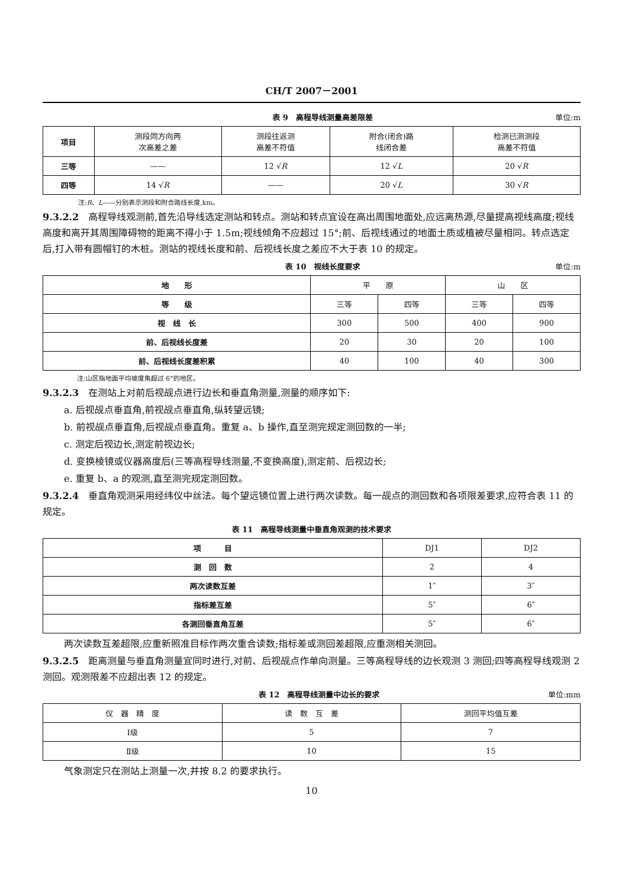CH/T 2007－2001
表 9　高程导线测量高差限差 单位:m
| 项目 | 测段同方向两 次高差之差 | 测段往返测 高差不符值 | 附合(闭合)路 线闭合差 | 检测已测测段 高差不符值 |
| 三等 | —— | 12 √ R | 12 √ L | 20 √ R |
| 四等 | 14 √ R | —— | 20 √ L | 30 √ R |
注:R、L——分别表示测段和附合路线长度,km。
9.3.2.2　高程导线观测前,首先沿导线选定测站和转点。测站和转点宜设在高出周围地面处,应远离热源,尽量提高视线高度;视线高度和离开其周围障碍物的距离不得小于 1.5m;视线倾角不应超过 15°;前、后视线通过的地面土质或植被尽量相同。转点选定后,打入带有圆帽钉的木桩。测站的视线长度和前、后视线长度之差应不大于表 10 的规定。
表 10　视线长度要求 单位:m
| 地 形 | 平 原 | | 山 区 | |
| 等 级 | 三等 | 四等 | 三等 | 四等 |
| 视 线 长 | 300 | 500 | 400 | 900 |
| 前、后视线长度差 | 20 | 30 | 20 | 100 |
| 前、后视线长度差积累 | 40 | 100 | 40 | 300 |
注:山区指地面平均坡度角超过 6°的地区。
9.3.2.3　在测站上对前后视觇点进行边长和垂直角测量,测量的顺序如下:
a. 后视觇点垂直角,前视觇点垂直角,纵转望远镜;
b. 前视觇点垂直角,后视觇点垂直角。重复 a、b 操作,直至测完规定测回数的一半;
c. 测定后视边长,测定前视边长;
d. 变换棱镜或仪器高度后(三等高程导线测量,不变换高度),测定前、后视边长;
e. 重复 b、a 的观测,直至测完规定测回数。
9.3.2.4　垂直角观测采用经纬仪中丝法。每个望远镜位置上进行两次读数。每一觇点的测回数和各项限差要求,应符合表 11 的规定。
表 11　高程导线测量中垂直角观测的技术要求
| 项 目 | DJ1 | DJ2 |
| 测 回 数 | 2 | 4 |
| 两次读数互差 | 1″ | 3″ |
| 指标差互差 | 5″ | 6″ |
| 各测回垂直角互差 | 5″ | 6″ |
两次读数互差超限,应重新照准目标作两次重合读数;指标差或测回差超限,应重测相关测回。
9.3.2.5　距离测量与垂直角测量宜同时进行,对前、后视觇点作单向测量。三等高程导线的边长观测 3 测回;四等高程导线观测 2 测回。观测限差不应超出表 12 的规定。
表 12　高程导线测量中边长的要求 单位:mm
| 仪 器 精 度 | 读 数 互 差 | 测回平均值互差 |
| Ⅰ级 | 5 | 7 |
| Ⅱ级 | 10 | 15 |
气象测定只在测站上测量一次,并按 8.2 的要求执行。
10